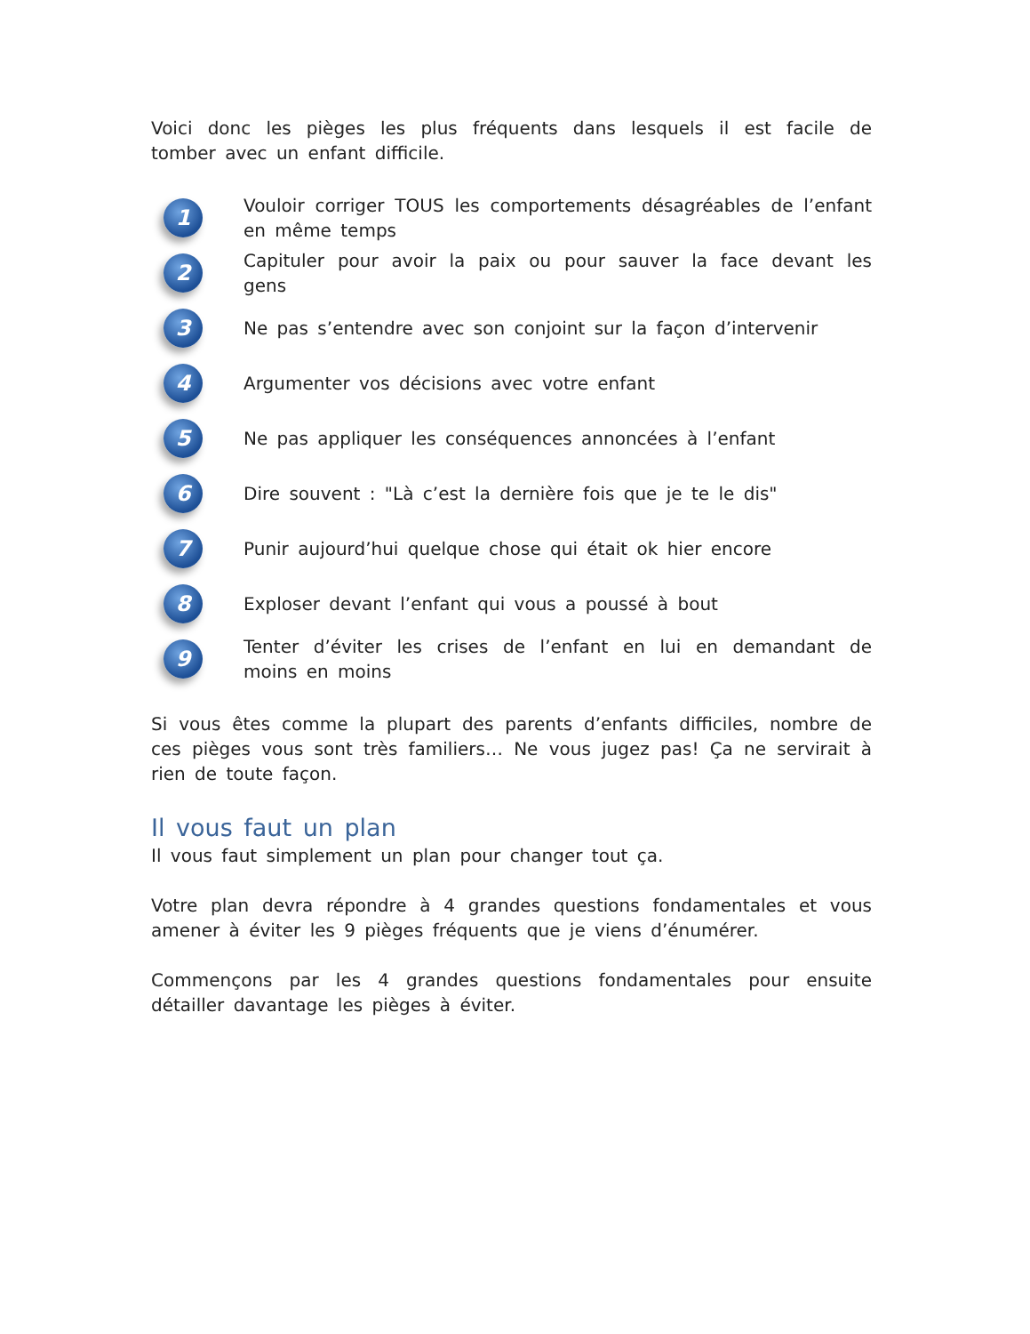Voici donc les pièges les plus fréquents dans lesquels il est facile de tomber avec un enfant difficile.
1
Vouloir corriger TOUS les comportements désagréables de l’enfant en même temps
2
Capituler pour avoir la paix ou pour sauver la face devant les gens
3
Ne pas s’entendre avec son conjoint sur la façon d’intervenir
4
Argumenter vos décisions avec votre enfant
5
Ne pas appliquer les conséquences annoncées à l’enfant
6
Dire souvent : "Là c’est la dernière fois que je te le dis"
7
Punir aujourd’hui quelque chose qui était ok hier encore
8
Exploser devant l’enfant qui vous a poussé à bout
9
Tenter d’éviter les crises de l’enfant en lui en demandant de moins en moins
Si vous êtes comme la plupart des parents d’enfants difficiles, nombre de ces pièges vous sont très familiers… Ne vous jugez pas! Ça ne servirait à rien de toute façon.
Il vous faut un plan
Il vous faut simplement un plan pour changer tout ça.
Votre plan devra répondre à 4 grandes questions fondamentales et vous amener à éviter les 9 pièges fréquents que je viens d’énumérer.
Commençons par les 4 grandes questions fondamentales pour ensuite détailler davantage les pièges à éviter.